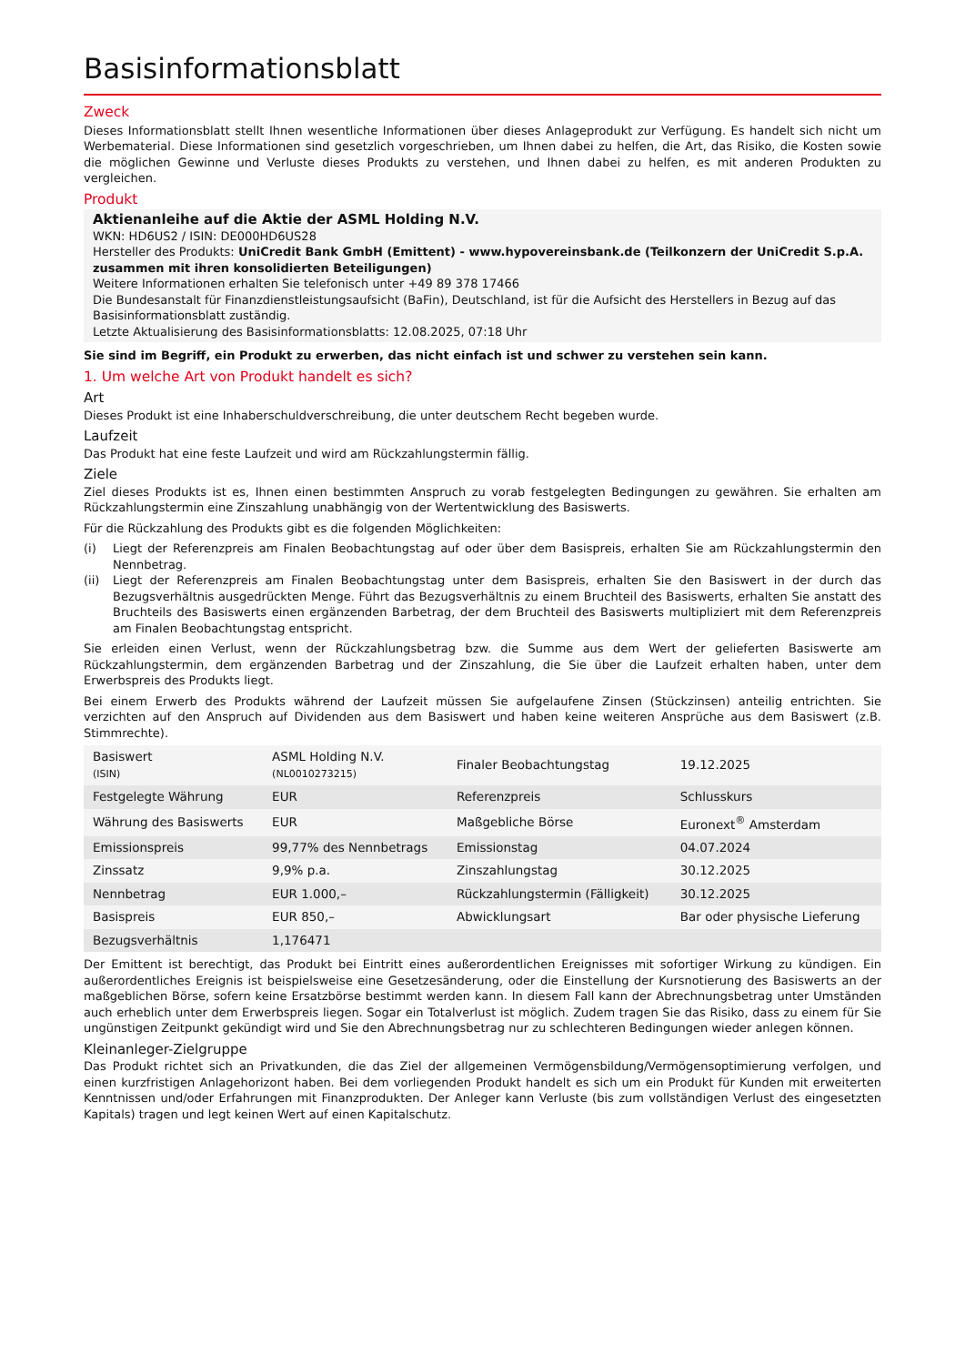Basisinformationsblatt
Zweck
Dieses Informationsblatt stellt Ihnen wesentliche Informationen über dieses Anlageprodukt zur Verfügung. Es handelt sich nicht um Werbematerial. Diese Informationen sind gesetzlich vorgeschrieben, um Ihnen dabei zu helfen, die Art, das Risiko, die Kosten sowie die möglichen Gewinne und Verluste dieses Produkts zu verstehen, und Ihnen dabei zu helfen, es mit anderen Produkten zu vergleichen.
Produkt
Aktienanleihe auf die Aktie der ASML Holding N.V.
WKN: HD6US2 / ISIN: DE000HD6US28
Hersteller des Produkts: UniCredit Bank GmbH (Emittent) - www.hypovereinsbank.de (Teilkonzern der UniCredit S.p.A. zusammen mit ihren konsolidierten Beteiligungen)
Weitere Informationen erhalten Sie telefonisch unter +49 89 378 17466
Die Bundesanstalt für Finanzdienstleistungsaufsicht (BaFin), Deutschland, ist für die Aufsicht des Herstellers in Bezug auf das Basisinformationsblatt zuständig.
Letzte Aktualisierung des Basisinformationsblatts: 12.08.2025, 07:18 Uhr
Sie sind im Begriff, ein Produkt zu erwerben, das nicht einfach ist und schwer zu verstehen sein kann.
1. Um welche Art von Produkt handelt es sich?
Art
Dieses Produkt ist eine Inhaberschuldverschreibung, die unter deutschem Recht begeben wurde.
Laufzeit
Das Produkt hat eine feste Laufzeit und wird am Rückzahlungstermin fällig.
Ziele
Ziel dieses Produkts ist es, Ihnen einen bestimmten Anspruch zu vorab festgelegten Bedingungen zu gewähren. Sie erhalten am Rückzahlungstermin eine Zinszahlung unabhängig von der Wertentwicklung des Basiswerts.
Für die Rückzahlung des Produkts gibt es die folgenden Möglichkeiten:
(i) Liegt der Referenzpreis am Finalen Beobachtungstag auf oder über dem Basispreis, erhalten Sie am Rückzahlungstermin den Nennbetrag.
(ii) Liegt der Referenzpreis am Finalen Beobachtungstag unter dem Basispreis, erhalten Sie den Basiswert in der durch das Bezugsverhältnis ausgedrückten Menge. Führt das Bezugsverhältnis zu einem Bruchteil des Basiswerts, erhalten Sie anstatt des Bruchteils des Basiswerts einen ergänzenden Barbetrag, der dem Bruchteil des Basiswerts multipliziert mit dem Referenzpreis am Finalen Beobachtungstag entspricht.
Sie erleiden einen Verlust, wenn der Rückzahlungsbetrag bzw. die Summe aus dem Wert der gelieferten Basiswerte am Rückzahlungstermin, dem ergänzenden Barbetrag und der Zinszahlung, die Sie über die Laufzeit erhalten haben, unter dem Erwerbspreis des Produkts liegt.
Bei einem Erwerb des Produkts während der Laufzeit müssen Sie aufgelaufene Zinsen (Stückzinsen) anteilig entrichten. Sie verzichten auf den Anspruch auf Dividenden aus dem Basiswert und haben keine weiteren Ansprüche aus dem Basiswert (z.B. Stimmrechte).
| Basiswert (ISIN) | ASML Holding N.V. (NL0010273215) | Finaler Beobachtungstag | 19.12.2025 |
| Festgelegte Währung | EUR | Referenzpreis | Schlusskurs |
| Währung des Basiswerts | EUR | Maßgebliche Börse | Euronext<sup>®</sup> Amsterdam |
| Emissionspreis | 99,77% des Nennbetrags | Emissionstag | 04.07.2024 |
| Zinssatz | 9,9% p.a. | Zinszahlungstag | 30.12.2025 |
| Nennbetrag | EUR 1.000,– | Rückzahlungstermin (Fälligkeit) | 30.12.2025 |
| Basispreis | EUR 850,– | Abwicklungsart | Bar oder physische Lieferung |
| Bezugsverhältnis | 1,176471 | | |
Der Emittent ist berechtigt, das Produkt bei Eintritt eines außerordentlichen Ereignisses mit sofortiger Wirkung zu kündigen. Ein außerordentliches Ereignis ist beispielsweise eine Gesetzesänderung, oder die Einstellung der Kursnotierung des Basiswerts an der maßgeblichen Börse, sofern keine Ersatzbörse bestimmt werden kann. In diesem Fall kann der Abrechnungsbetrag unter Umständen auch erheblich unter dem Erwerbspreis liegen. Sogar ein Totalverlust ist möglich. Zudem tragen Sie das Risiko, dass zu einem für Sie ungünstigen Zeitpunkt gekündigt wird und Sie den Abrechnungsbetrag nur zu schlechteren Bedingungen wieder anlegen können.
Kleinanleger-Zielgruppe
Das Produkt richtet sich an Privatkunden, die das Ziel der allgemeinen Vermögensbildung/Vermögensoptimierung verfolgen, und einen kurzfristigen Anlagehorizont haben. Bei dem vorliegenden Produkt handelt es sich um ein Produkt für Kunden mit erweiterten Kenntnissen und/oder Erfahrungen mit Finanzprodukten. Der Anleger kann Verluste (bis zum vollständigen Verlust des eingesetzten Kapitals) tragen und legt keinen Wert auf einen Kapitalschutz.